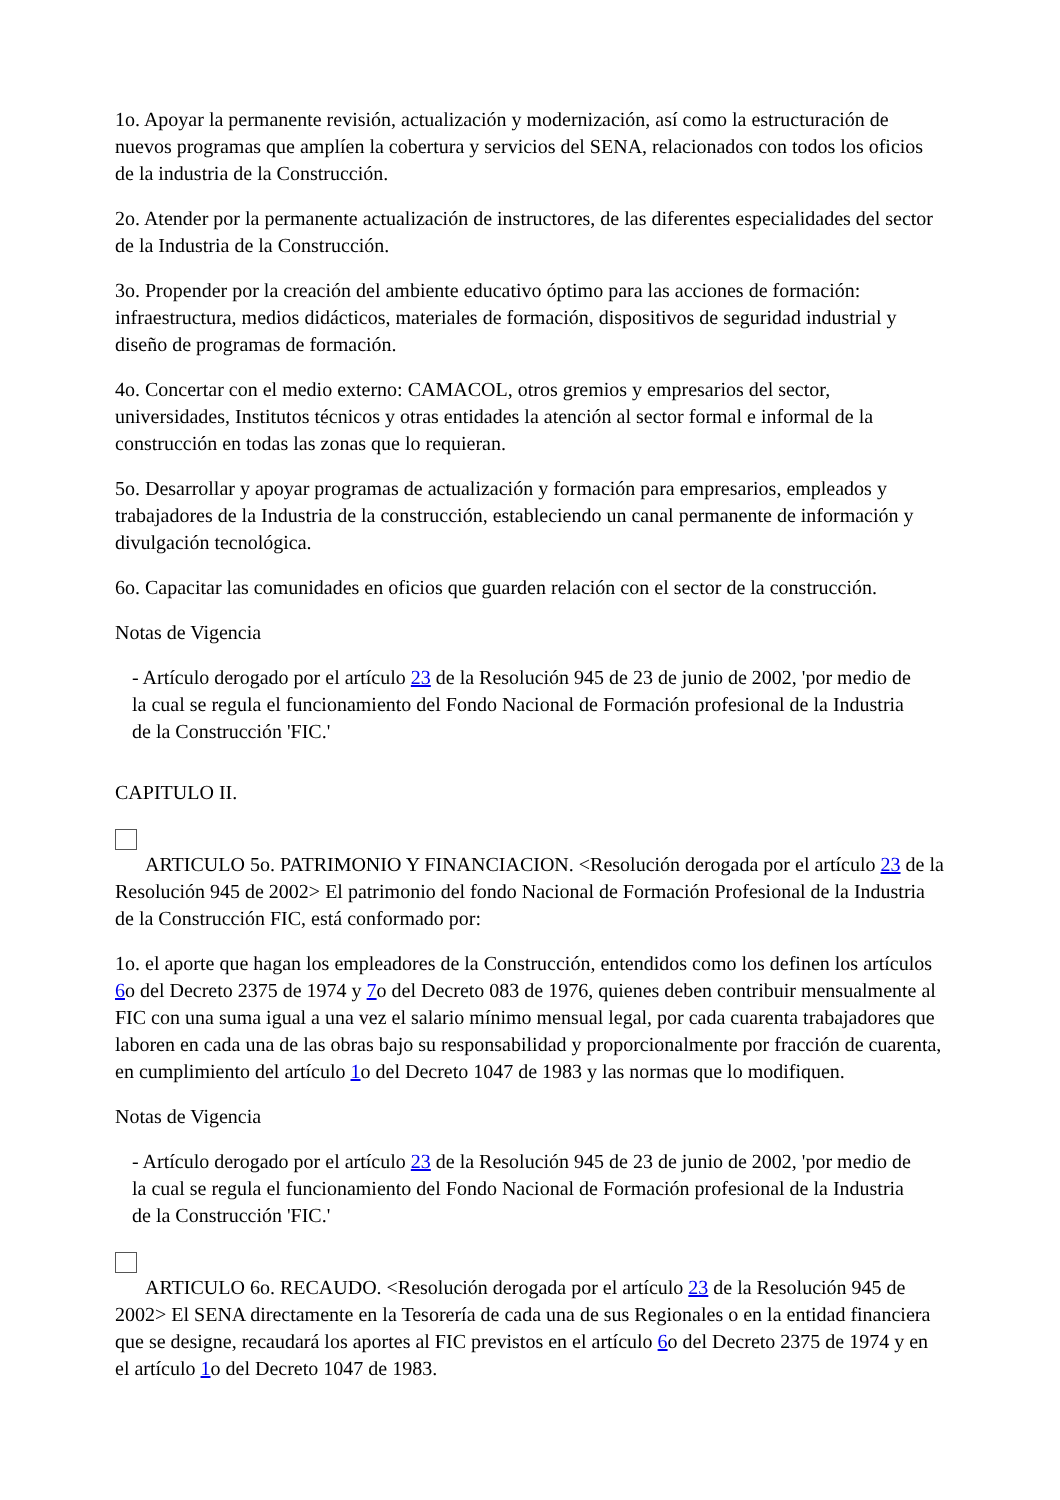1o. Apoyar la permanente revisión, actualización y modernización, así como la estructuración de nuevos programas que amplíen la cobertura y servicios del SENA, relacionados con todos los oficios de la industria de la Construcción.
2o. Atender por la permanente actualización de instructores, de las diferentes especialidades del sector de la Industria de la Construcción.
3o. Propender por la creación del ambiente educativo óptimo para las acciones de formación: infraestructura, medios didácticos, materiales de formación, dispositivos de seguridad industrial y diseño de programas de formación.
4o. Concertar con el medio externo: CAMACOL, otros gremios y empresarios del sector, universidades, Institutos técnicos y otras entidades la atención al sector formal e informal de la construcción en todas las zonas que lo requieran.
5o. Desarrollar y apoyar programas de actualización y formación para empresarios, empleados y trabajadores de la Industria de la construcción, estableciendo un canal permanente de información y divulgación tecnológica.
6o. Capacitar las comunidades en oficios que guarden relación con el sector de la construcción.
Notas de Vigencia
- Artículo derogado por el artículo 23 de la Resolución 945 de 23 de junio de 2002, 'por medio de la cual se regula el funcionamiento del Fondo Nacional de Formación profesional de la Industria de la Construcción 'FIC.'
CAPITULO II.
ARTICULO 5o. PATRIMONIO Y FINANCIACION. <Resolución derogada por el artículo 23 de la Resolución 945 de 2002> El patrimonio del fondo Nacional de Formación Profesional de la Industria de la Construcción FIC, está conformado por:
1o. el aporte que hagan los empleadores de la Construcción, entendidos como los definen los artículos 6o del Decreto 2375 de 1974 y 7o del Decreto 083 de 1976, quienes deben contribuir mensualmente al FIC con una suma igual a una vez el salario mínimo mensual legal, por cada cuarenta trabajadores que laboren en cada una de las obras bajo su responsabilidad y proporcionalmente por fracción de cuarenta, en cumplimiento del artículo 1o del Decreto 1047 de 1983 y las normas que lo modifiquen.
Notas de Vigencia
- Artículo derogado por el artículo 23 de la Resolución 945 de 23 de junio de 2002, 'por medio de la cual se regula el funcionamiento del Fondo Nacional de Formación profesional de la Industria de la Construcción 'FIC.'
ARTICULO 6o. RECAUDO. <Resolución derogada por el artículo 23 de la Resolución 945 de 2002> El SENA directamente en la Tesorería de cada una de sus Regionales o en la entidad financiera que se designe, recaudará los aportes al FIC previstos en el artículo 6o del Decreto 2375 de 1974 y en el artículo 1o del Decreto 1047 de 1983.